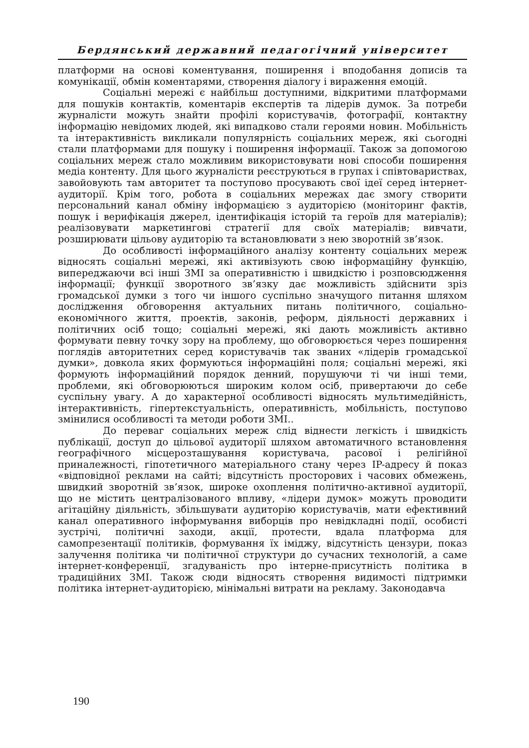Бердянський державний педагогічний університет
платформи на основі коментування, поширення і вподобання дописів та комунікації, обмін коментарями, створення діалогу і вираження емоцій.
Соціальні мережі є найбільш доступними, відкритими платформами для пошуків контактів, коментарів експертів та лідерів думок. За потреби журналісти можуть знайти профілі користувачів, фотографії, контактну інформацію невідомих людей, які випадково стали героями новин. Мобільність та інтерактивність викликали популярність соціальних мереж, які сьогодні стали платформами для пошуку і поширення інформації. Також за допомогою соціальних мереж стало можливим використовувати нові способи поширення медіа контенту. Для цього журналісти реєструються в групах і співтовариствах, завойовують там авторитет та поступово просувають свої ідеї серед інтернет-аудиторії. Крім того, робота в соціальних мережах дає змогу створити персональний канал обміну інформацією з аудиторією (моніторинг фактів, пошук і верифікація джерел, ідентифікація історій та героїв для матеріалів); реалізовувати маркетингові стратегії для своїх матеріалів; вивчати, розширювати цільову аудиторію та встановлювати з нею зворотній зв’язок.
До особливості інформаційного аналізу контенту соціальних мереж відносять соціальні мережі, які активізують свою інформаційну функцію, випереджаючи всі інші ЗМІ за оперативністю і швидкістю і розповсюдження інформації; функції зворотного зв’язку дає можливість здійснити зріз громадської думки з того чи іншого суспільно значущого питання шляхом дослідження обговорення актуальних питань політичного, соціально-економічного життя, проектів, законів, реформ, діяльності державних і політичних осіб тощо; соціальні мережі, які дають можливість активно формувати певну точку зору на проблему, що обговорюється через поширення поглядів авторитетних серед користувачів так званих «лідерів громадської думки», довкола яких формуються інформаційні поля; соціальні мережі, які формують інформаційний порядок денний, порушуючи ті чи інші теми, проблеми, які обговорюються широким колом осіб, привертаючи до себе суспільну увагу. А до характерної особливості відносять мультимедійність, інтерактивність, гіпертекстуальність, оперативність, мобільність, поступово змінилися особливості та методи роботи ЗМІ..
До переваг соціальних мереж слід віднести легкість і швидкість публікації, доступ до цільової аудиторії шляхом автоматичного встановлення географічного місцерозташування користувача, расової і релігійної приналежності, гіпотетичного матеріального стану через IP-адресу й показ «відповідної реклами на сайті; відсутність просторових і часових обмежень, швидкий зворотній зв’язок, широке охоплення політично-активної аудиторії, що не містить централізованого впливу, «лідери думок» можуть проводити агітаційну діяльність, збільшувати аудиторію користувачів, мати ефективний канал оперативного інформування виборців про невідкладні події, особисті зустрічі, політичні заходи, акції, протести, вдала платформа для самопрезентації політиків, формування їх іміджу, відсутність цензури, показ залучення політика чи політичної структури до сучасних технологій, а саме інтернет-конференції, згадуваність про інтерне-присутність політика в традиційних ЗМІ. Також сюди відносять створення видимості підтримки політика інтернет-аудиторією, мінімальні витрати на рекламу. Законодавча
190